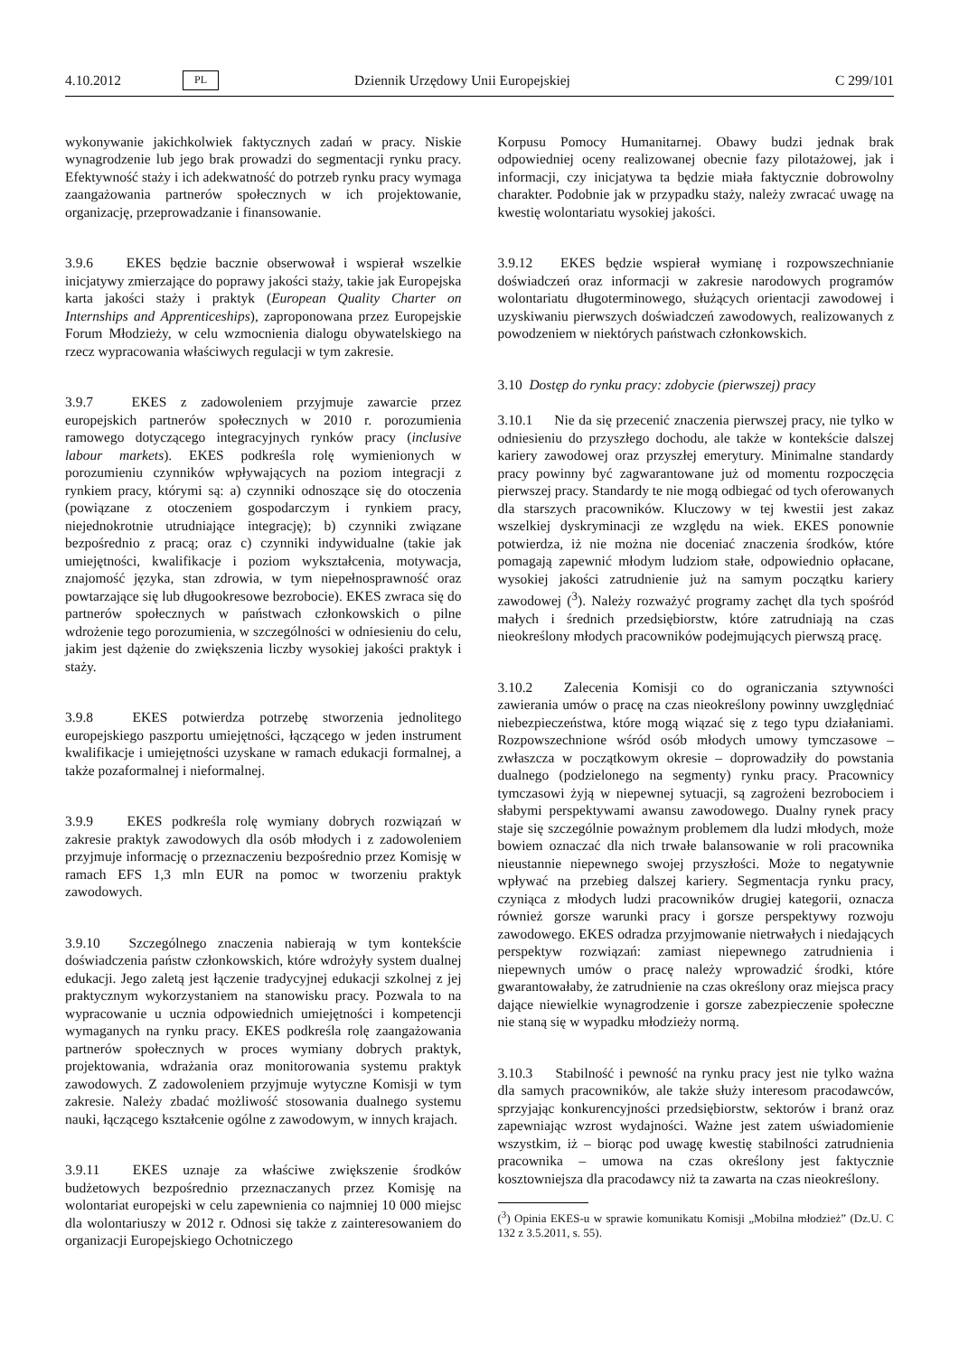4.10.2012 PL Dziennik Urzędowy Unii Europejskiej C 299/101
wykonywanie jakichkolwiek faktycznych zadań w pracy. Niskie wynagrodzenie lub jego brak prowadzi do segmentacji rynku pracy. Efektywność staży i ich adekwatność do potrzeb rynku pracy wymaga zaangażowania partnerów społecznych w ich projektowanie, organizację, przeprowadzanie i finansowanie.
3.9.6 EKES będzie bacznie obserwował i wspierał wszelkie inicjatywy zmierzające do poprawy jakości staży, takie jak Europejska karta jakości staży i praktyk (European Quality Charter on Internships and Apprenticeships), zaproponowana przez Europejskie Forum Młodzieży, w celu wzmocnienia dialogu obywatelskiego na rzecz wypracowania właściwych regulacji w tym zakresie.
3.9.7 EKES z zadowoleniem przyjmuje zawarcie przez europejskich partnerów społecznych w 2010 r. porozumienia ramowego dotyczącego integracyjnych rynków pracy (inclusive labour markets). EKES podkreśla rolę wymienionych w porozumieniu czynników wpływających na poziom integracji z rynkiem pracy, którymi są: a) czynniki odnoszące się do otoczenia (powiązane z otoczeniem gospodarczym i rynkiem pracy, niejednokrotnie utrudniające integrację); b) czynniki związane bezpośrednio z pracą; oraz c) czynniki indywidualne (takie jak umiejętności, kwalifikacje i poziom wykształcenia, motywacja, znajomość języka, stan zdrowia, w tym niepełnosprawność oraz powtarzające się lub długookresowe bezrobocie). EKES zwraca się do partnerów społecznych w państwach członkowskich o pilne wdrożenie tego porozumienia, w szczególności w odniesieniu do celu, jakim jest dążenie do zwiększenia liczby wysokiej jakości praktyk i staży.
3.9.8 EKES potwierdza potrzebę stworzenia jednolitego europejskiego paszportu umiejętności, łączącego w jeden instrument kwalifikacje i umiejętności uzyskane w ramach edukacji formalnej, a także pozaformalnej i nieformalnej.
3.9.9 EKES podkreśla rolę wymiany dobrych rozwiązań w zakresie praktyk zawodowych dla osób młodych i z zadowoleniem przyjmuje informację o przeznaczeniu bezpośrednio przez Komisję w ramach EFS 1,3 mln EUR na pomoc w tworzeniu praktyk zawodowych.
3.9.10 Szczególnego znaczenia nabierają w tym kontekście doświadczenia państw członkowskich, które wdrożyły system dualnej edukacji. Jego zaletą jest łączenie tradycyjnej edukacji szkolnej z jej praktycznym wykorzystaniem na stanowisku pracy. Pozwala to na wypracowanie u ucznia odpowiednich umiejętności i kompetencji wymaganych na rynku pracy. EKES podkreśla rolę zaangażowania partnerów społecznych w proces wymiany dobrych praktyk, projektowania, wdrażania oraz monitorowania systemu praktyk zawodowych. Z zadowoleniem przyjmuje wytyczne Komisji w tym zakresie. Należy zbadać możliwość stosowania dualnego systemu nauki, łączącego kształcenie ogólne z zawodowym, w innych krajach.
3.9.11 EKES uznaje za właściwe zwiększenie środków budżetowych bezpośrednio przeznaczanych przez Komisję na wolontariat europejski w celu zapewnienia co najmniej 10 000 miejsc dla wolontariuszy w 2012 r. Odnosi się także z zainteresowaniem do organizacji Europejskiego Ochotniczego
Korpusu Pomocy Humanitarnej. Obawy budzi jednak brak odpowiedniej oceny realizowanej obecnie fazy pilotażowej, jak i informacji, czy inicjatywa ta będzie miała faktycznie dobrowolny charakter. Podobnie jak w przypadku staży, należy zwracać uwagę na kwestię wolontariatu wysokiej jakości.
3.9.12 EKES będzie wspierał wymianę i rozpowszechnianie doświadczeń oraz informacji w zakresie narodowych programów wolontariatu długoterminowego, służących orientacji zawodowej i uzyskiwaniu pierwszych doświadczeń zawodowych, realizowanych z powodzeniem w niektórych państwach członkowskich.
3.10 Dostęp do rynku pracy: zdobycie (pierwszej) pracy
3.10.1 Nie da się przecenić znaczenia pierwszej pracy, nie tylko w odniesieniu do przyszłego dochodu, ale także w kontekście dalszej kariery zawodowej oraz przyszłej emerytury. Minimalne standardy pracy powinny być zagwarantowane już od momentu rozpoczęcia pierwszej pracy. Standardy te nie mogą odbiegać od tych oferowanych dla starszych pracowników. Kluczowy w tej kwestii jest zakaz wszelkiej dyskryminacji ze względu na wiek. EKES ponownie potwierdza, iż nie można nie doceniać znaczenia środków, które pomagają zapewnić młodym ludziom stałe, odpowiednio opłacane, wysokiej jakości zatrudnienie już na samym początku kariery zawodowej (<sup>3</sup>). Należy rozważyć programy zachęt dla tych spośród małych i średnich przedsiębiorstw, które zatrudniają na czas nieokreślony młodych pracowników podejmujących pierwszą pracę.
3.10.2 Zalecenia Komisji co do ograniczania sztywności zawierania umów o pracę na czas nieokreślony powinny uwzględniać niebezpieczeństwa, które mogą wiązać się z tego typu działaniami. Rozpowszechnione wśród osób młodych umowy tymczasowe – zwłaszcza w początkowym okresie – doprowadziły do powstania dualnego (podzielonego na segmenty) rynku pracy. Pracownicy tymczasowi żyją w niepewnej sytuacji, są zagrożeni bezrobociem i słabymi perspektywami awansu zawodowego. Dualny rynek pracy staje się szczególnie poważnym problemem dla ludzi młodych, może bowiem oznaczać dla nich trwałe balansowanie w roli pracownika nieustannie niepewnego swojej przyszłości. Może to negatywnie wpływać na przebieg dalszej kariery. Segmentacja rynku pracy, czyniąca z młodych ludzi pracowników drugiej kategorii, oznacza również gorsze warunki pracy i gorsze perspektywy rozwoju zawodowego. EKES odradza przyjmowanie nietrwałych i niedających perspektyw rozwiązań: zamiast niepewnego zatrudnienia i niepewnych umów o pracę należy wprowadzić środki, które gwarantowałaby, że zatrudnienie na czas określony oraz miejsca pracy dające niewielkie wynagrodzenie i gorsze zabezpieczenie społeczne nie staną się w wypadku młodzieży normą.
3.10.3 Stabilność i pewność na rynku pracy jest nie tylko ważna dla samych pracowników, ale także służy interesom pracodawców, sprzyjając konkurencyjności przedsiębiorstw, sektorów i branż oraz zapewniając wzrost wydajności. Ważne jest zatem uświadomienie wszystkim, iż – biorąc pod uwagę kwestię stabilności zatrudnienia pracownika – umowa na czas określony jest faktycznie kosztowniejsza dla pracodawcy niż ta zawarta na czas nieokreślony.
(<sup>3</sup>) Opinia EKES-u w sprawie komunikatu Komisji „Mobilna młodzież” (Dz.U. C 132 z 3.5.2011, s. 55).